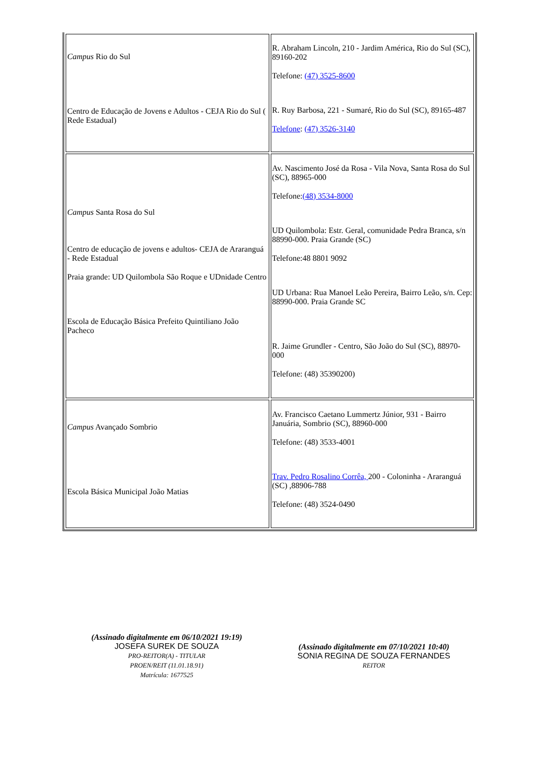| Campus Rio do Sul Centro de Educação de Jovens e Adultos - CEJA Rio do Sul ( Rede Estadual) | R. Abraham Lincoln, 210 - Jardim América, Rio do Sul (SC), 89160-202 Telefone: (47) 3525-8600 R. Ruy Barbosa, 221 - Sumaré, Rio do Sul (SC), 89165-487 Telefone : (47) 3526-3140 |
| Campus Santa Rosa do Sul Centro de educação de jovens e adultos- CEJA de Araranguá - Rede Estadual Praia grande: UD Quilombola São Roque e UDnidade Centro Escola de Educação Básica Prefeito Quintiliano João Pacheco | Av. Nascimento José da Rosa - Vila Nova, Santa Rosa do Sul (SC), 88965-000 Telefone: (48) 3534-8000 UD Quilombola: Estr. Geral, comunidade Pedra Branca, s/n 88990-000. Praia Grande (SC) Telefone:48 8801 9092 UD Urbana: Rua Manoel Leão Pereira, Bairro Leão, s/n. Cep: 88990-000. Praia Grande SC R. Jaime Grundler - Centro, São João do Sul (SC), 88970-000 Telefone: (48) 35390200) |
| Campus Avançado Sombrio Escola Básica Municipal João Matias | Av. Francisco Caetano Lummertz Júnior, 931 - Bairro Januária, Sombrio (SC), 88960-000 Telefone: (48) 3533-4001 Trav. Pedro Rosalino Corrêa, 200 - Coloninha - Araranguá (SC) ,88906-788 Telefone: (48) 3524-0490 |
(Assinado digitalmente em 06/10/2021 19:19)
JOSEFA SUREK DE SOUZA
PRO-REITOR(A) - TITULAR
PROEN/REIT (11.01.18.91)
Matrícula: 1677525
(Assinado digitalmente em 07/10/2021 10:40)
SONIA REGINA DE SOUZA FERNANDES
REITOR